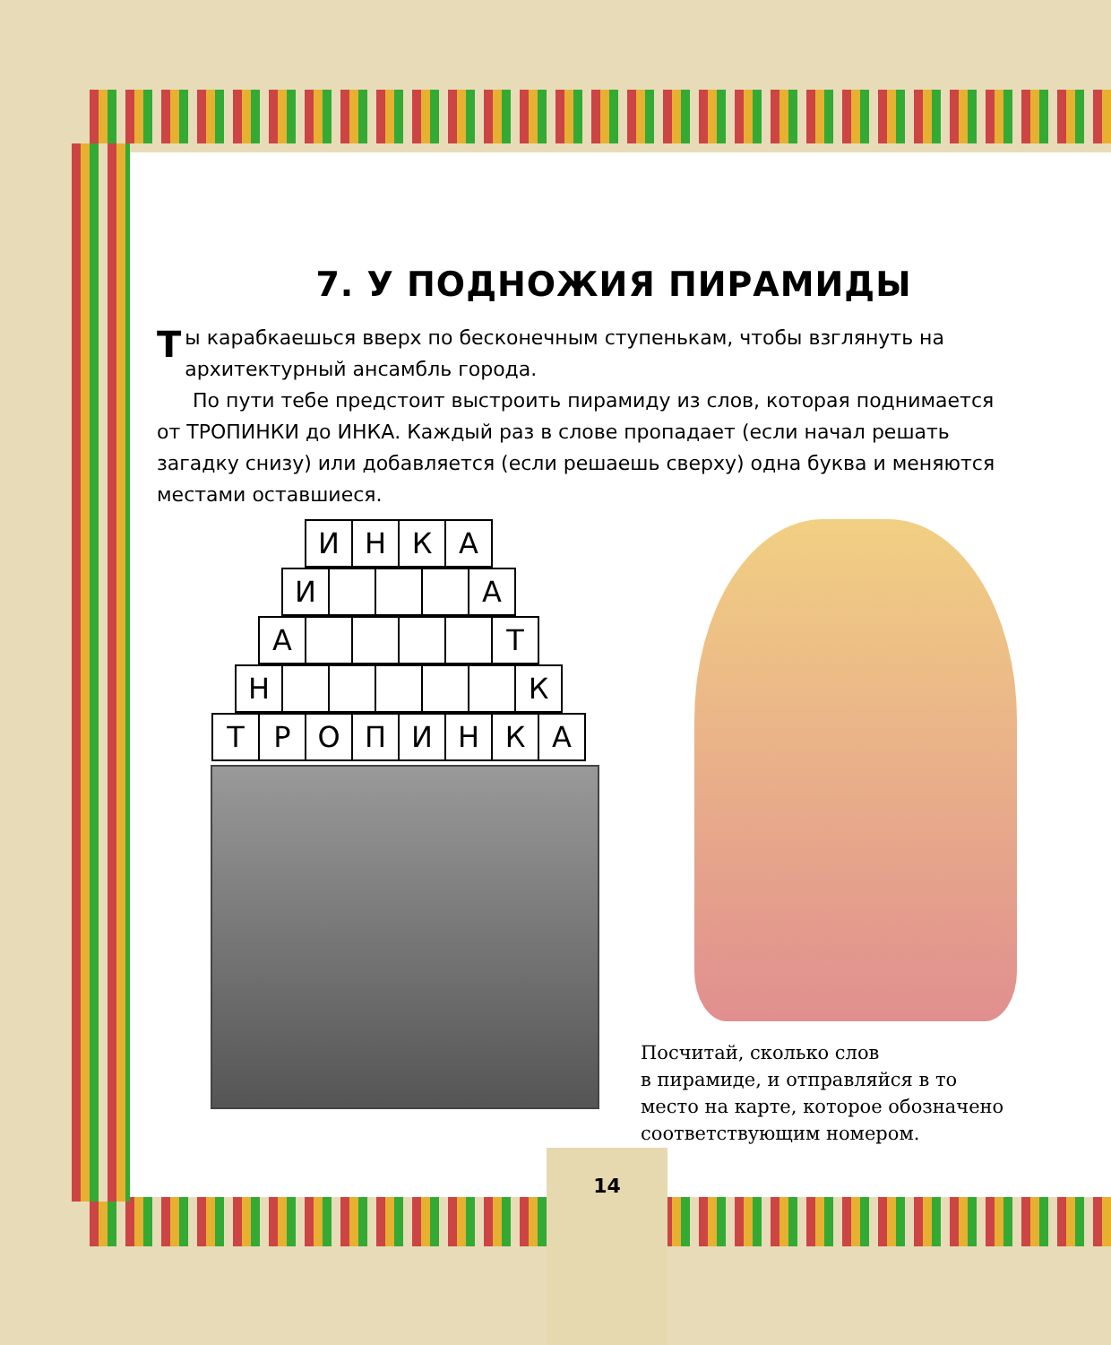7. У ПОДНОЖИЯ ПИРАМИДЫ
Ты карабкаешься вверх по бесконечным ступенькам, чтобы взглянуть на архитектурный ансамбль города.
По пути тебе предстоит выстроить пирамиду из слов, которая поднимается от ТРОПИНКИ до ИНКА. Каждый раз в слове пропадает (если начал решать загадку снизу) или добавляется (если решаешь сверху) одна буква и меняются местами оставшиеся.
| И | Н | К | А |
| И | | | | А |
| А | | | | | Т |
| Н | | | | | | К |
| Т | Р | О | П | И | Н | К | А |
Посчитай, сколько слов
в пирамиде, и отправляйся в то место на карте, которое обозначено соответствующим номером.
14